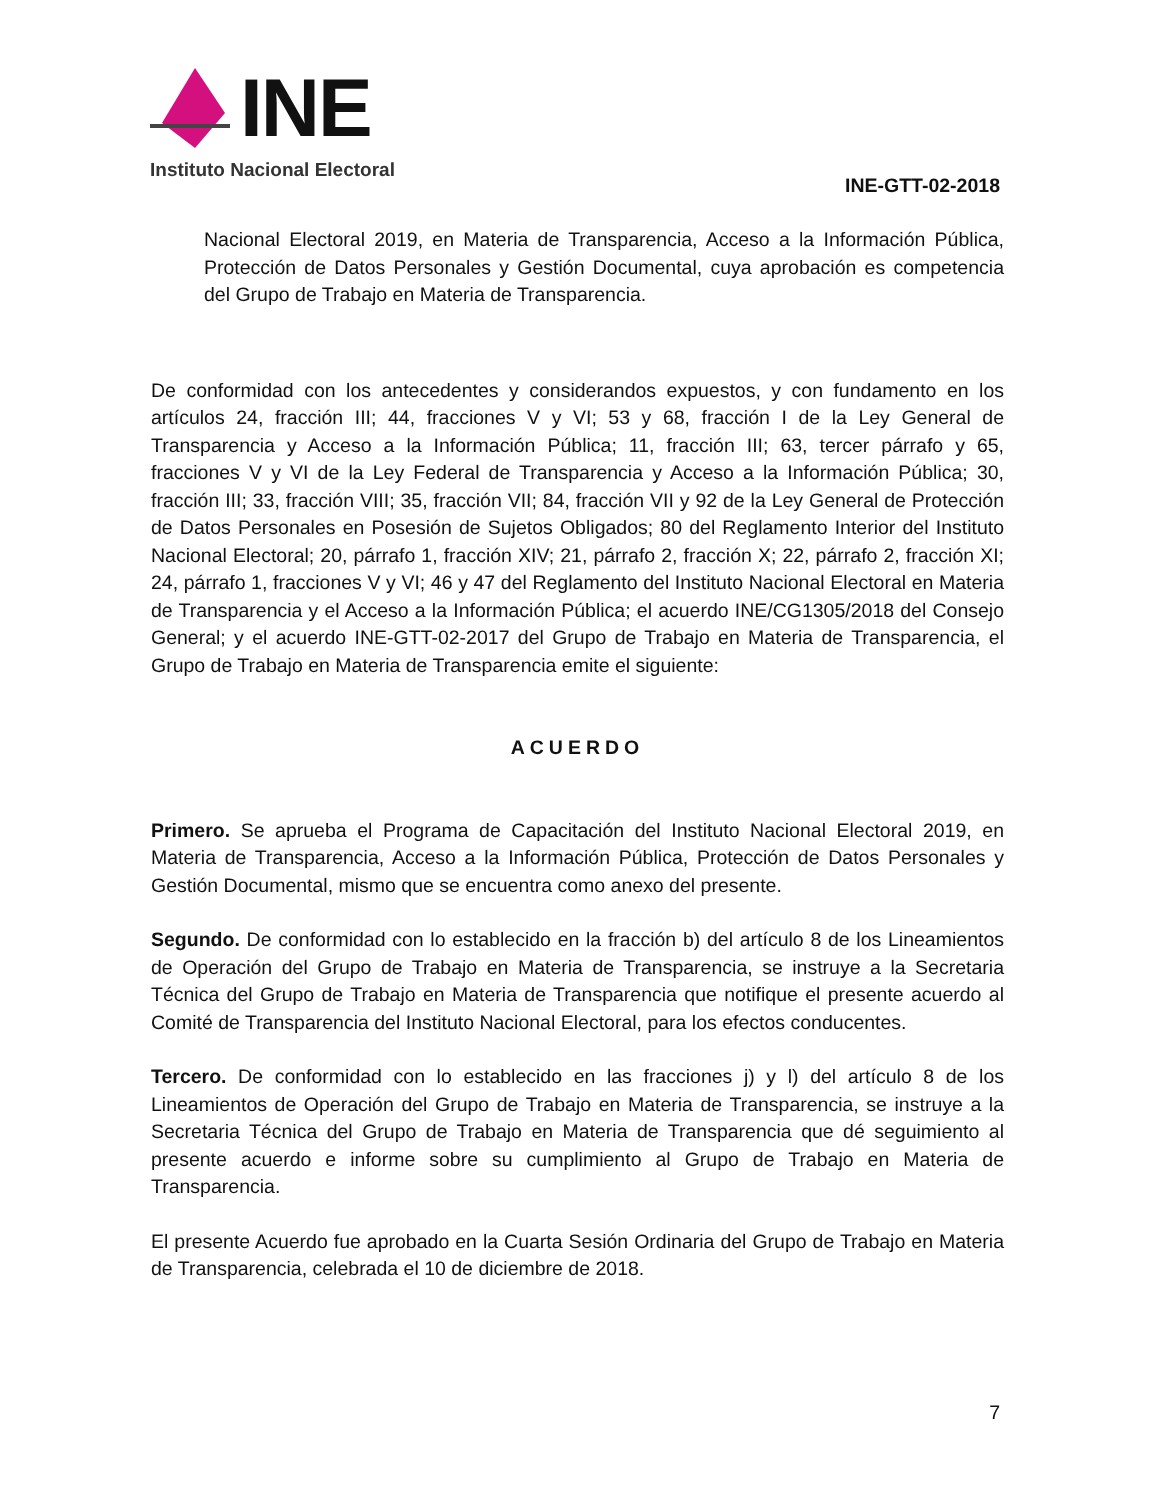INE
Instituto Nacional Electoral
INE-GTT-02-2018
Nacional Electoral 2019, en Materia de Transparencia, Acceso a la Información Pública, Protección de Datos Personales y Gestión Documental, cuya aprobación es competencia del Grupo de Trabajo en Materia de Transparencia.
De conformidad con los antecedentes y considerandos expuestos, y con fundamento en los artículos 24, fracción III; 44, fracciones V y VI; 53 y 68, fracción I de la Ley General de Transparencia y Acceso a la Información Pública; 11, fracción III; 63, tercer párrafo y 65, fracciones V y VI de la Ley Federal de Transparencia y Acceso a la Información Pública; 30, fracción III; 33, fracción VIII; 35, fracción VII; 84, fracción VII y 92 de la Ley General de Protección de Datos Personales en Posesión de Sujetos Obligados; 80 del Reglamento Interior del Instituto Nacional Electoral; 20, párrafo 1, fracción XIV; 21, párrafo 2, fracción X; 22, párrafo 2, fracción XI; 24, párrafo 1, fracciones V y VI; 46 y 47 del Reglamento del Instituto Nacional Electoral en Materia de Transparencia y el Acceso a la Información Pública; el acuerdo INE/CG1305/2018 del Consejo General; y el acuerdo INE-GTT-02-2017 del Grupo de Trabajo en Materia de Transparencia, el Grupo de Trabajo en Materia de Transparencia emite el siguiente:
ACUERDO
Primero. Se aprueba el Programa de Capacitación del Instituto Nacional Electoral 2019, en Materia de Transparencia, Acceso a la Información Pública, Protección de Datos Personales y Gestión Documental, mismo que se encuentra como anexo del presente.
Segundo. De conformidad con lo establecido en la fracción b) del artículo 8 de los Lineamientos de Operación del Grupo de Trabajo en Materia de Transparencia, se instruye a la Secretaria Técnica del Grupo de Trabajo en Materia de Transparencia que notifique el presente acuerdo al Comité de Transparencia del Instituto Nacional Electoral, para los efectos conducentes.
Tercero. De conformidad con lo establecido en las fracciones j) y l) del artículo 8 de los Lineamientos de Operación del Grupo de Trabajo en Materia de Transparencia, se instruye a la Secretaria Técnica del Grupo de Trabajo en Materia de Transparencia que dé seguimiento al presente acuerdo e informe sobre su cumplimiento al Grupo de Trabajo en Materia de Transparencia.
El presente Acuerdo fue aprobado en la Cuarta Sesión Ordinaria del Grupo de Trabajo en Materia de Transparencia, celebrada el 10 de diciembre de 2018.
7